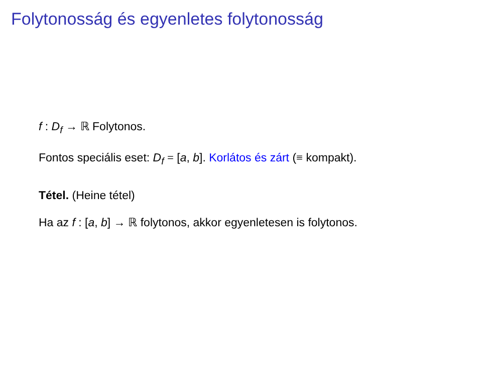Folytonosság és egyenletes folytonosság
f : D<sub>f</sub> → ℝ Folytonos.
Fontos speciális eset: D<sub>f</sub> = [a, b]. Korlátos és zárt (≡ kompakt).
Tétel. (Heine tétel)
Ha az f : [a, b] → ℝ folytonos, akkor egyenletesen is folytonos.